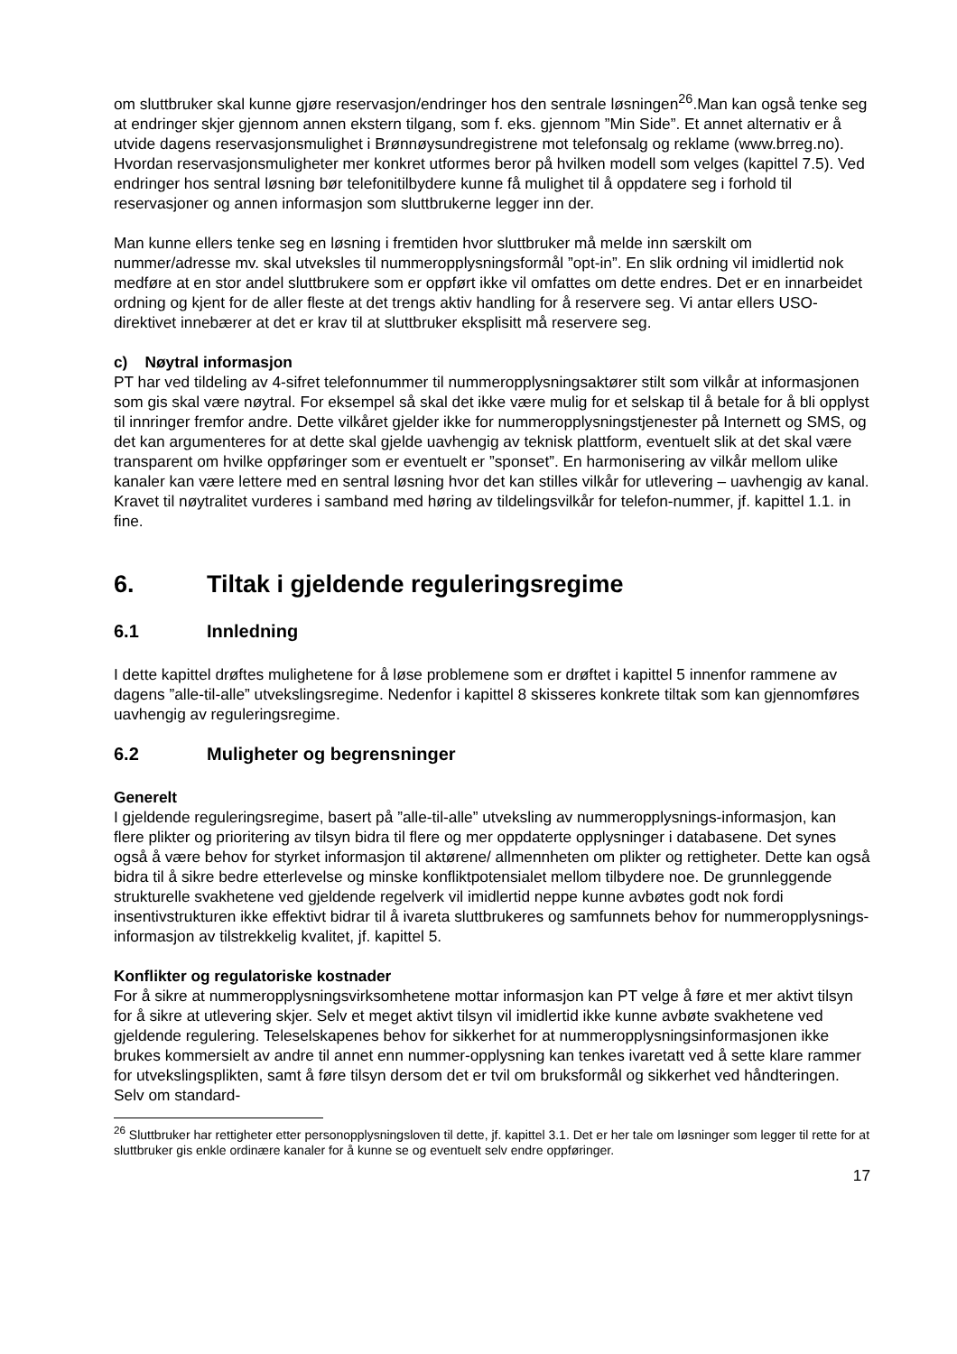om sluttbruker skal kunne gjøre reservasjon/endringer hos den sentrale løsningen<sup>26</sup>.Man kan også tenke seg at endringer skjer gjennom annen ekstern tilgang, som f. eks. gjennom ”Min Side”. Et annet alternativ er å utvide dagens reservasjonsmulighet i Brønnøysundregistrene mot telefonsalg og reklame (www.brreg.no). Hvordan reservasjonsmuligheter mer konkret utformes beror på hvilken modell som velges (kapittel 7.5). Ved endringer hos sentral løsning bør telefonitilbydere kunne få mulighet til å oppdatere seg i forhold til reservasjoner og annen informasjon som sluttbrukerne legger inn der.
Man kunne ellers tenke seg en løsning i fremtiden hvor sluttbruker må melde inn særskilt om nummer/adresse mv. skal utveksles til nummeropplysningsformål ”opt-in”. En slik ordning vil imidlertid nok medføre at en stor andel sluttbrukere som er oppført ikke vil omfattes om dette endres. Det er en innarbeidet ordning og kjent for de aller fleste at det trengs aktiv handling for å reservere seg. Vi antar ellers USO-direktivet innebærer at det er krav til at sluttbruker eksplisitt må reservere seg.
c) Nøytral informasjon
PT har ved tildeling av 4-sifret telefonnummer til nummeropplysningsaktører stilt som vilkår at informasjonen som gis skal være nøytral. For eksempel så skal det ikke være mulig for et selskap til å betale for å bli opplyst til innringer fremfor andre. Dette vilkåret gjelder ikke for nummeropplysningstjenester på Internett og SMS, og det kan argumenteres for at dette skal gjelde uavhengig av teknisk plattform, eventuelt slik at det skal være transparent om hvilke oppføringer som er eventuelt er ”sponset”. En harmonisering av vilkår mellom ulike kanaler kan være lettere med en sentral løsning hvor det kan stilles vilkår for utlevering – uavhengig av kanal. Kravet til nøytralitet vurderes i samband med høring av tildelingsvilkår for telefon-nummer, jf. kapittel 1.1. in fine.
6. Tiltak i gjeldende reguleringsregime
6.1 Innledning
I dette kapittel drøftes mulighetene for å løse problemene som er drøftet i kapittel 5 innenfor rammene av dagens ”alle-til-alle” utvekslingsregime. Nedenfor i kapittel 8 skisseres konkrete tiltak som kan gjennomføres uavhengig av reguleringsregime.
6.2 Muligheter og begrensninger
Generelt
I gjeldende reguleringsregime, basert på ”alle-til-alle” utveksling av nummeropplysnings-informasjon, kan flere plikter og prioritering av tilsyn bidra til flere og mer oppdaterte opplysninger i databasene. Det synes også å være behov for styrket informasjon til aktørene/ allmennheten om plikter og rettigheter. Dette kan også bidra til å sikre bedre etterlevelse og minske konfliktpotensialet mellom tilbydere noe. De grunnleggende strukturelle svakhetene ved gjeldende regelverk vil imidlertid neppe kunne avbøtes godt nok fordi insentivstrukturen ikke effektivt bidrar til å ivareta sluttbrukeres og samfunnets behov for nummeropplysnings-informasjon av tilstrekkelig kvalitet, jf. kapittel 5.
Konflikter og regulatoriske kostnader
For å sikre at nummeropplysningsvirksomhetene mottar informasjon kan PT velge å føre et mer aktivt tilsyn for å sikre at utlevering skjer. Selv et meget aktivt tilsyn vil imidlertid ikke kunne avbøte svakhetene ved gjeldende regulering. Teleselskapenes behov for sikkerhet for at nummeropplysningsinformasjonen ikke brukes kommersielt av andre til annet enn nummer-opplysning kan tenkes ivaretatt ved å sette klare rammer for utvekslingsplikten, samt å føre tilsyn dersom det er tvil om bruksformål og sikkerhet ved håndteringen. Selv om standard-
<sup>26</sup> Sluttbruker har rettigheter etter personopplysningsloven til dette, jf. kapittel 3.1. Det er her tale om løsninger som legger til rette for at sluttbruker gis enkle ordinære kanaler for å kunne se og eventuelt selv endre oppføringer.
17